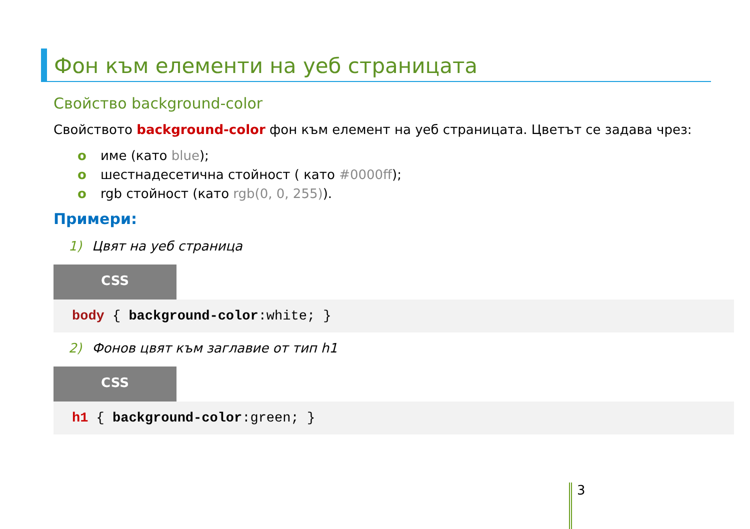Фон към елементи на уеб страницата
Свойство background-color
Свойството background-color фон към елемент на уеб страницата. Цветът се задава чрез:
o име (като blue);
o шестнадесетична стойност ( като #0000ff);
o rgb стойност (като rgb(0, 0, 255)).
Примери:
1) Цвят на уеб страница
CSS
body { background-color:white; }
2) Фонов цвят към заглавие от тип h1
CSS
h1 { background-color:green; }
3